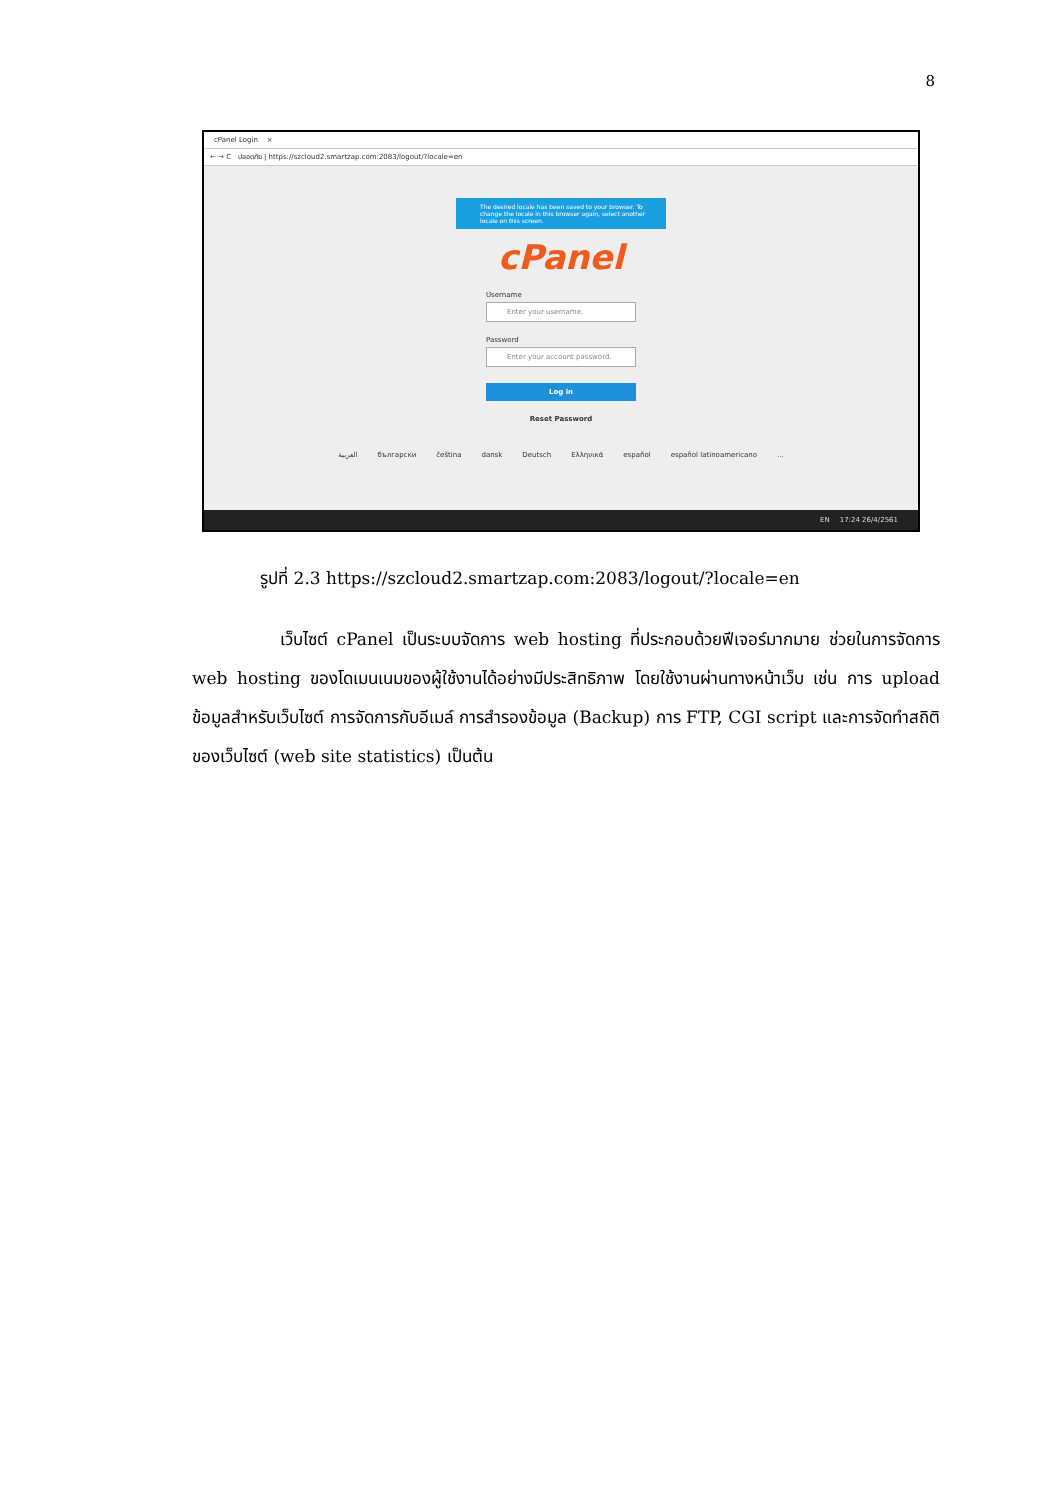8
cPanel Login ×
← → C ปลอดภัย | https://szcloud2.smartzap.com:2083/logout/?locale=en
The desired locale has been saved to your browser. To change the locale in this browser again, select another locale on this screen.
cPanel
Username
Enter your username.
Password
Enter your account password.
Log in
Reset Password
العربية български čeština dansk Deutsch Ελληνικά español español latinoamericano...
EN 17:24 26/4/2561
รูปที่ 2.3 https://szcloud2.smartzap.com:2083/logout/?locale=en
เว็บไซต์ cPanel เป็นระบบจัดการ web hosting ที่ประกอบด้วยฟีเจอร์มากมาย ช่วยในการจัดการ web hosting ของโดเมนเนมของผู้ใช้งานได้อย่างมีประสิทธิภาพ โดยใช้งานผ่านทางหน้าเว็บ เช่น การ upload ข้อมูลสำหรับเว็บไซต์ การจัดการกับอีเมล์ การสำรองข้อมูล (Backup) การ FTP, CGI script และการจัดทำสถิติของเว็บไซต์ (web site statistics) เป็นต้น